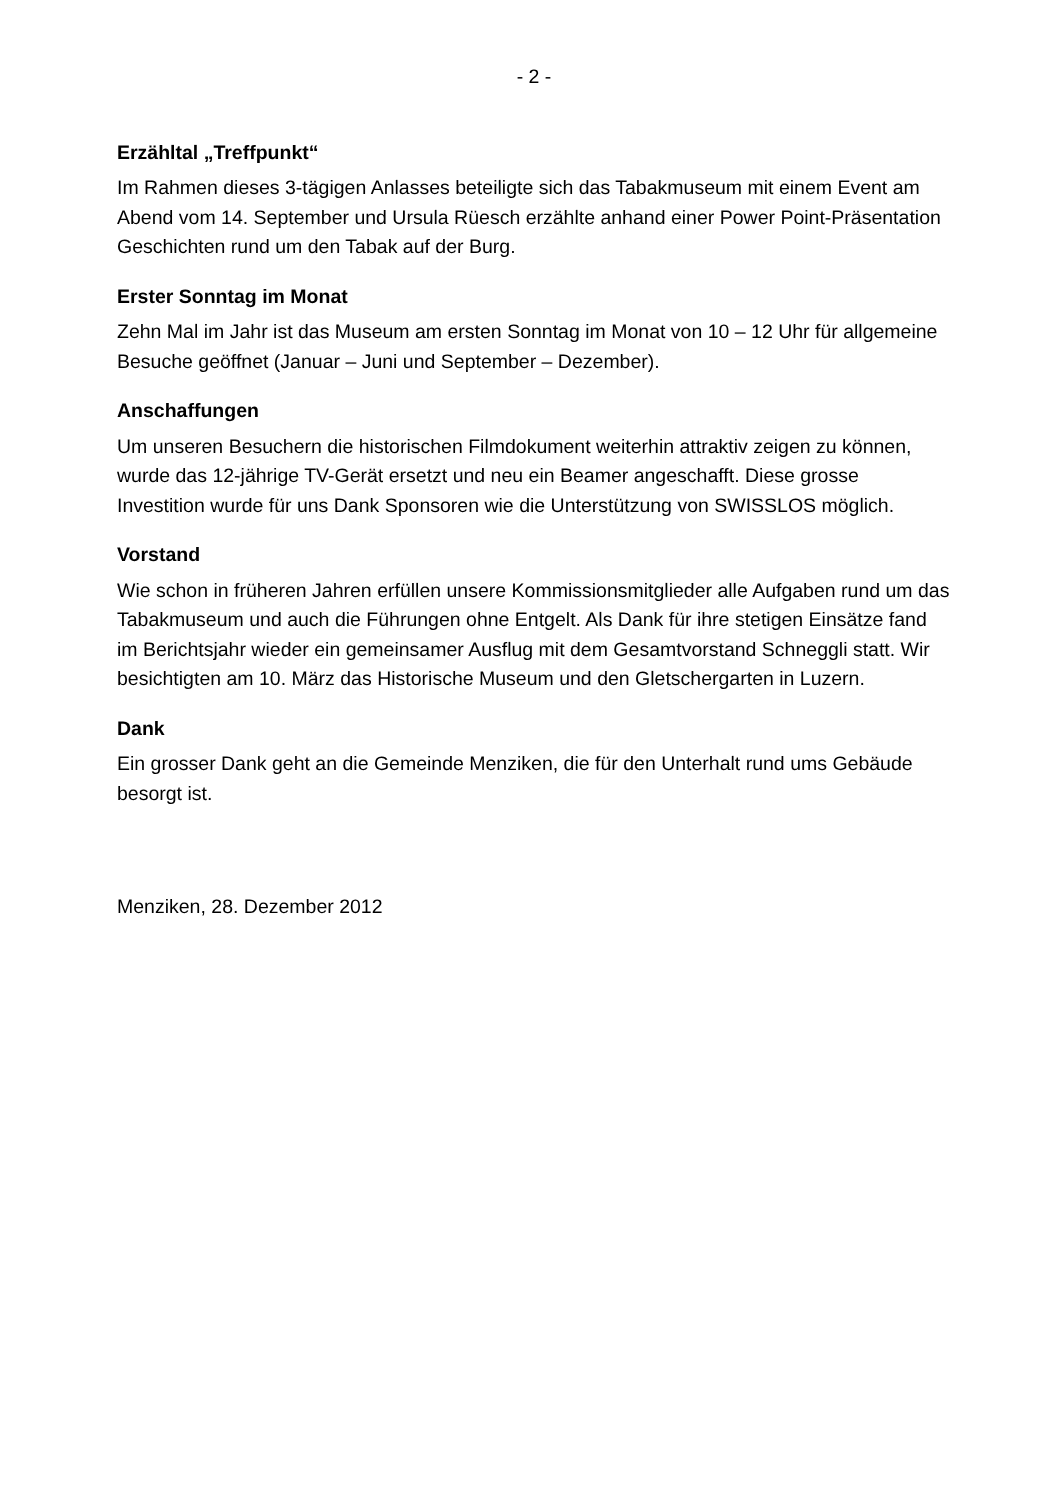- 2 -
Erzähltal „Treffpunkt“
Im Rahmen dieses 3-tägigen Anlasses beteiligte sich das Tabakmuseum mit einem Event am Abend vom 14. September und Ursula Rüesch erzählte anhand einer Power Point-Präsentation Geschichten rund um den Tabak auf der Burg.
Erster Sonntag im Monat
Zehn Mal im Jahr ist das Museum am ersten Sonntag im Monat von 10 – 12 Uhr für allgemeine Besuche geöffnet (Januar – Juni und September – Dezember).
Anschaffungen
Um unseren Besuchern die historischen Filmdokument weiterhin attraktiv zeigen zu können, wurde das 12-jährige TV-Gerät ersetzt und neu ein Beamer angeschafft. Diese grosse Investition wurde für uns Dank Sponsoren wie die Unterstützung von SWISSLOS möglich.
Vorstand
Wie schon in früheren Jahren erfüllen unsere Kommissionsmitglieder alle Aufgaben rund um das Tabakmuseum und auch die Führungen ohne Entgelt. Als Dank für ihre stetigen Einsätze fand im Berichtsjahr wieder ein gemeinsamer Ausflug mit dem Gesamtvorstand Schneggli statt. Wir besichtigten am 10. März das Historische Museum und den Gletschergarten in Luzern.
Dank
Ein grosser Dank geht an die Gemeinde Menziken, die für den Unterhalt rund ums Gebäude besorgt ist.
Menziken, 28. Dezember 2012